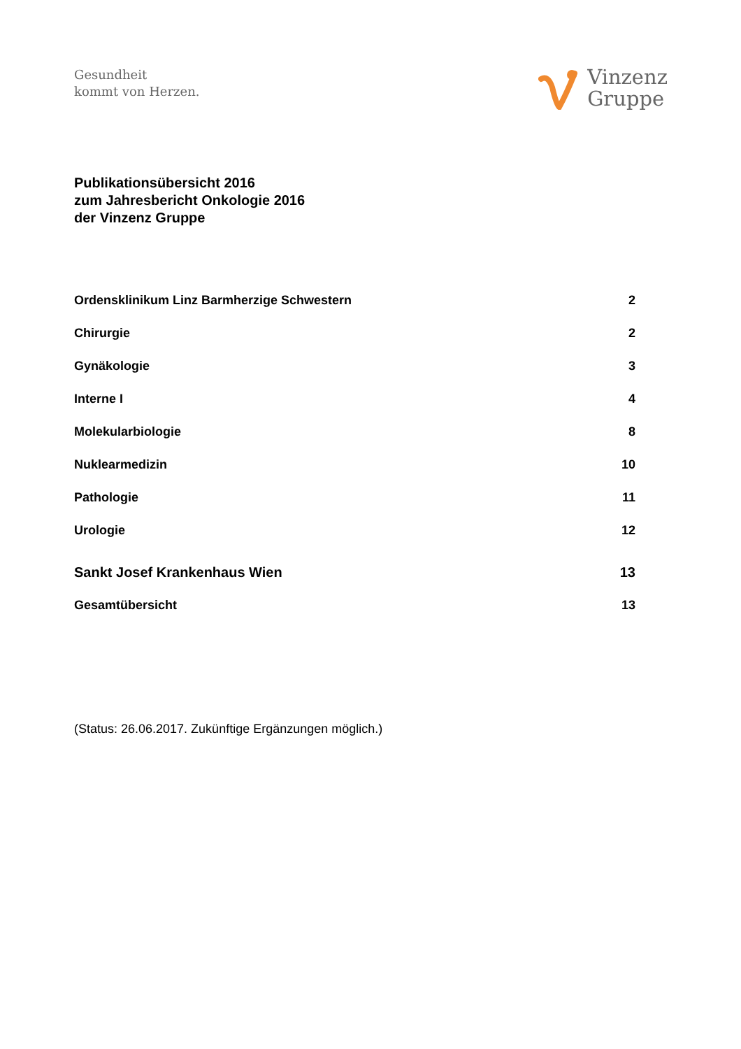Gesundheit
kommt von Herzen.
Vinzenz
Gruppe
Publikationsübersicht 2016
zum Jahresbericht Onkologie 2016
der Vinzenz Gruppe
Ordensklinikum Linz Barmherzige Schwestern 2
Chirurgie 2
Gynäkologie 3
Interne I 4
Molekularbiologie 8
Nuklearmedizin 10
Pathologie 11
Urologie 12
Sankt Josef Krankenhaus Wien 13
Gesamtübersicht 13
(Status: 26.06.2017. Zukünftige Ergänzungen möglich.)